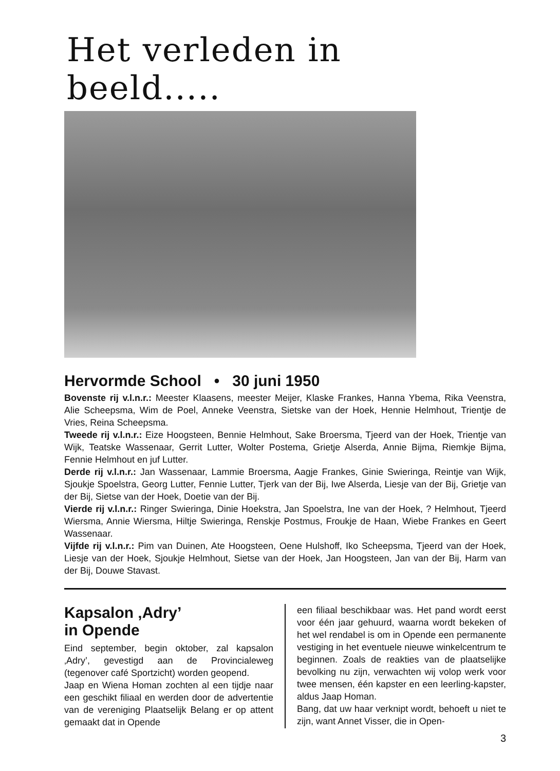Het verleden in beeld.....
Hervormde School • 30 juni 1950
Bovenste rij v.l.n.r.: Meester Klaasens, meester Meijer, Klaske Frankes, Hanna Ybema, Rika Veenstra, Alie Scheepsma, Wim de Poel, Anneke Veenstra, Sietske van der Hoek, Hennie Helmhout, Trientje de Vries, Reina Scheepsma.
Tweede rij v.l.n.r.: Eize Hoogsteen, Bennie Helmhout, Sake Broersma, Tjeerd van der Hoek, Trientje van Wijk, Teatske Wassenaar, Gerrit Lutter, Wolter Postema, Grietje Alserda, Annie Bijma, Riemkje Bijma, Fennie Helmhout en juf Lutter.
Derde rij v.l.n.r.: Jan Wassenaar, Lammie Broersma, Aagje Frankes, Ginie Swieringa, Reintje van Wijk, Sjoukje Spoelstra, Georg Lutter, Fennie Lutter, Tjerk van der Bij, Iwe Alserda, Liesje van der Bij, Grietje van der Bij, Sietse van der Hoek, Doetie van der Bij.
Vierde rij v.l.n.r.: Ringer Swieringa, Dinie Hoekstra, Jan Spoelstra, Ine van der Hoek, ? Helmhout, Tjeerd Wiersma, Annie Wiersma, Hiltje Swieringa, Renskje Postmus, Froukje de Haan, Wiebe Frankes en Geert Wassenaar.
Vijfde rij v.l.n.r.: Pim van Duinen, Ate Hoogsteen, Oene Hulshoff, Iko Scheepsma, Tjeerd van der Hoek, Liesje van der Hoek, Sjoukje Helmhout, Sietse van der Hoek, Jan Hoogsteen, Jan van der Bij, Harm van der Bij, Douwe Stavast.
Kapsalon ‚Adry’
in Opende
Eind september, begin oktober, zal kapsalon ‚Adry’, gevestigd aan de Provincialeweg (tegenover café Sportzicht) worden geopend.
Jaap en Wiena Homan zochten al een tijdje naar een geschikt filiaal en werden door de advertentie van de vereniging Plaatselijk Belang er op attent gemaakt dat in Opende
een filiaal beschikbaar was. Het pand wordt eerst voor één jaar gehuurd, waarna wordt bekeken of het wel rendabel is om in Opende een permanente vestiging in het eventuele nieuwe winkelcentrum te beginnen. Zoals de reakties van de plaatselijke bevolking nu zijn, verwachten wij volop werk voor twee mensen, één kapster en een leerling-kapster, aldus Jaap Homan.
Bang, dat uw haar verknipt wordt, behoeft u niet te zijn, want Annet Visser, die in Open-
3